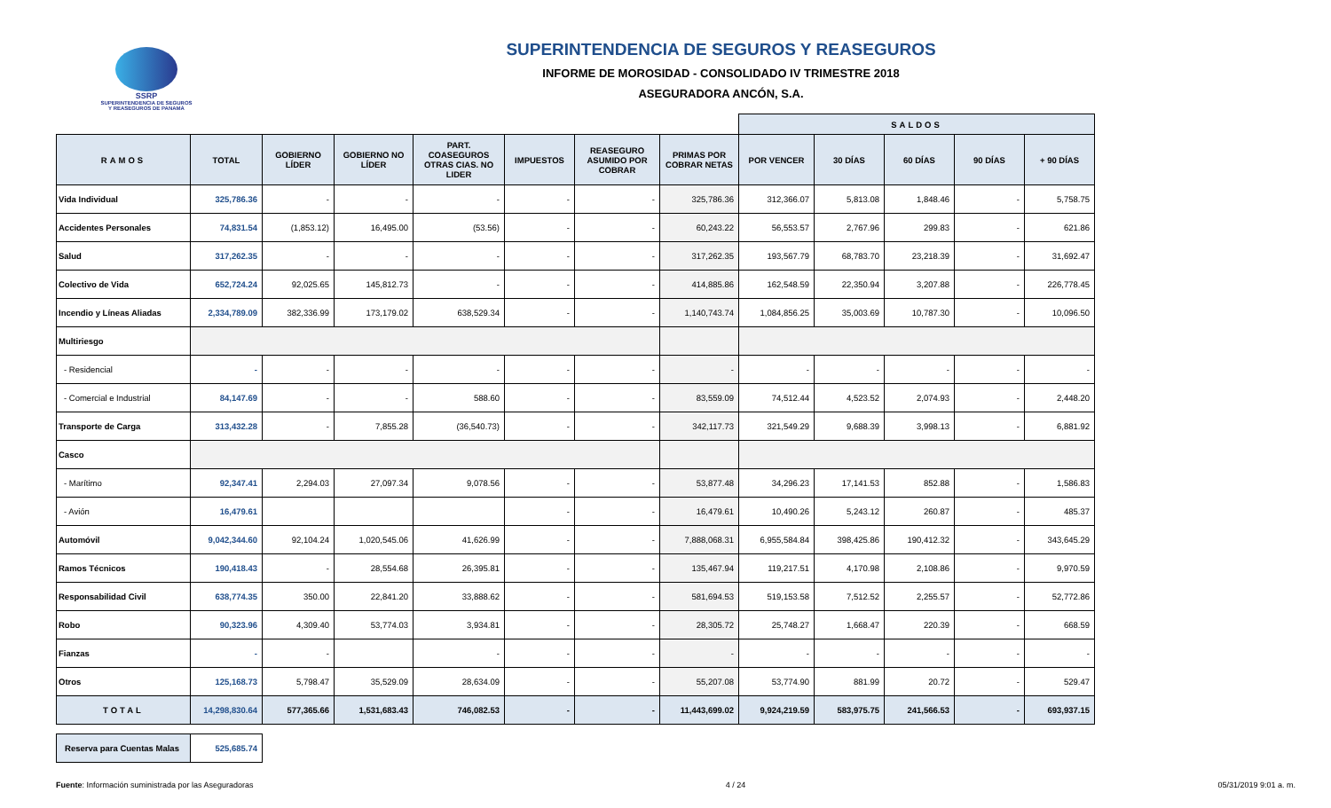SSRP
SUPERINTENDENCIA DE SEGUROS
Y REASEGUROS DE PANAMÁ
SUPERINTENDENCIA DE SEGUROS Y REASEGUROS
INFORME DE MOROSIDAD - CONSOLIDADO IV TRIMESTRE 2018
ASEGURADORA ANCÓN, S.A.
| | | | | | | | | SALDOS | | | | |
| RAMOS | TOTAL | GOBIERNO LÍDER | GOBIERNO NO LÍDER | PART. COASEGUROS OTRAS CIAS. NO LIDER | IMPUESTOS | REASEGURO ASUMIDO POR COBRAR | PRIMAS POR COBRAR NETAS | POR VENCER | 30 DÍAS | 60 DÍAS | 90 DÍAS | + 90 DÍAS |
| Vida Individual | 325,786.36 | - | - | - | - | - | 325,786.36 | 312,366.07 | 5,813.08 | 1,848.46 | - | 5,758.75 |
| Accidentes Personales | 74,831.54 | (1,853.12) | 16,495.00 | (53.56) | - | - | 60,243.22 | 56,553.57 | 2,767.96 | 299.83 | - | 621.86 |
| Salud | 317,262.35 | - | - | - | - | - | 317,262.35 | 193,567.79 | 68,783.70 | 23,218.39 | - | 31,692.47 |
| Colectivo de Vida | 652,724.24 | 92,025.65 | 145,812.73 | - | - | - | 414,885.86 | 162,548.59 | 22,350.94 | 3,207.88 | - | 226,778.45 |
| Incendio y Líneas Aliadas | 2,334,789.09 | 382,336.99 | 173,179.02 | 638,529.34 | - | - | 1,140,743.74 | 1,084,856.25 | 35,003.69 | 10,787.30 | - | 10,096.50 |
| Multiriesgo | | | | | | | | | | | | |
| - Residencial | - | - | - | - | - | - | - | - | - | - | - | - |
| - Comercial e Industrial | 84,147.69 | - | - | 588.60 | - | - | 83,559.09 | 74,512.44 | 4,523.52 | 2,074.93 | - | 2,448.20 |
| Transporte de Carga | 313,432.28 | - | 7,855.28 | (36,540.73) | - | - | 342,117.73 | 321,549.29 | 9,688.39 | 3,998.13 | - | 6,881.92 |
| Casco | | | | | | | | | | | | |
| - Marítimo | 92,347.41 | 2,294.03 | 27,097.34 | 9,078.56 | - | - | 53,877.48 | 34,296.23 | 17,141.53 | 852.88 | - | 1,586.83 |
| - Avión | 16,479.61 | | | | - | - | 16,479.61 | 10,490.26 | 5,243.12 | 260.87 | - | 485.37 |
| Automóvil | 9,042,344.60 | 92,104.24 | 1,020,545.06 | 41,626.99 | - | - | 7,888,068.31 | 6,955,584.84 | 398,425.86 | 190,412.32 | - | 343,645.29 |
| Ramos Técnicos | 190,418.43 | - | 28,554.68 | 26,395.81 | - | - | 135,467.94 | 119,217.51 | 4,170.98 | 2,108.86 | - | 9,970.59 |
| Responsabilidad Civil | 638,774.35 | 350.00 | 22,841.20 | 33,888.62 | - | - | 581,694.53 | 519,153.58 | 7,512.52 | 2,255.57 | - | 52,772.86 |
| Robo | 90,323.96 | 4,309.40 | 53,774.03 | 3,934.81 | - | - | 28,305.72 | 25,748.27 | 1,668.47 | 220.39 | - | 668.59 |
| Fianzas | - | - | | - | - | - | - | - | - | - | - | - |
| Otros | 125,168.73 | 5,798.47 | 35,529.09 | 28,634.09 | - | - | 55,207.08 | 53,774.90 | 881.99 | 20.72 | - | 529.47 |
| TOTAL | 14,298,830.64 | 577,365.66 | 1,531,683.43 | 746,082.53 | - | - | 11,443,699.02 | 9,924,219.59 | 583,975.75 | 241,566.53 | - | 693,937.15 |
| Reserva para Cuentas Malas | 525,685.74 | | | | | | | | | | | |
Fuente: Información suministrada por las Aseguradoras 4 / 24 05/31/2019 9:01 a. m.